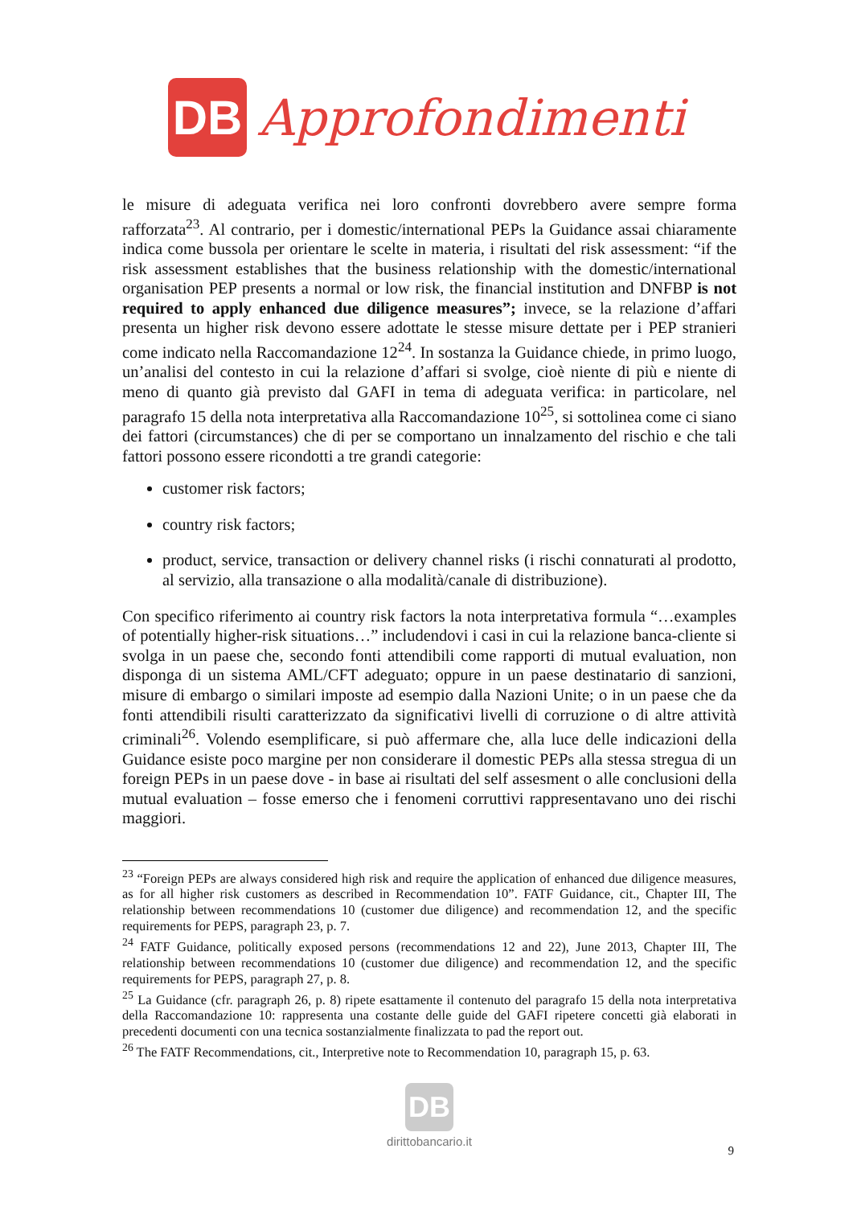DB
Approfondimenti
le misure di adeguata verifica nei loro confronti dovrebbero avere sempre forma rafforzata<sup>23</sup>. Al contrario, per i domestic/international PEPs la Guidance assai chiaramente indica come bussola per orientare le scelte in materia, i risultati del risk assessment: “if the risk assessment establishes that the business relationship with the domestic/international organisation PEP presents a normal or low risk, the financial institution and DNFBP is not required to apply enhanced due diligence measures”; invece, se la relazione d’affari presenta un higher risk devono essere adottate le stesse misure dettate per i PEP stranieri come indicato nella Raccomandazione 12<sup>24</sup>. In sostanza la Guidance chiede, in primo luogo, un’analisi del contesto in cui la relazione d’affari si svolge, cioè niente di più e niente di meno di quanto già previsto dal GAFI in tema di adeguata verifica: in particolare, nel paragrafo 15 della nota interpretativa alla Raccomandazione 10<sup>25</sup>, si sottolinea come ci siano dei fattori (circumstances) che di per se comportano un innalzamento del rischio e che tali fattori possono essere ricondotti a tre grandi categorie:
customer risk factors;
country risk factors;
product, service, transaction or delivery channel risks (i rischi connaturati al prodotto, al servizio, alla transazione o alla modalità/canale di distribuzione).
Con specifico riferimento ai country risk factors la nota interpretativa formula “…examples of potentially higher-risk situations…” includendovi i casi in cui la relazione banca-cliente si svolga in un paese che, secondo fonti attendibili come rapporti di mutual evaluation, non disponga di un sistema AML/CFT adeguato; oppure in un paese destinatario di sanzioni, misure di embargo o similari imposte ad esempio dalla Nazioni Unite; o in un paese che da fonti attendibili risulti caratterizzato da significativi livelli di corruzione o di altre attività criminali<sup>26</sup>. Volendo esemplificare, si può affermare che, alla luce delle indicazioni della Guidance esiste poco margine per non considerare il domestic PEPs alla stessa stregua di un foreign PEPs in un paese dove - in base ai risultati del self assesment o alle conclusioni della mutual evaluation – fosse emerso che i fenomeni corruttivi rappresentavano uno dei rischi maggiori.
<sup>23</sup> “Foreign PEPs are always considered high risk and require the application of enhanced due diligence measures, as for all higher risk customers as described in Recommendation 10”. FATF Guidance, cit., Chapter III, The relationship between recommendations 10 (customer due diligence) and recommendation 12, and the specific requirements for PEPS, paragraph 23, p. 7.
<sup>24</sup> FATF Guidance, politically exposed persons (recommendations 12 and 22), June 2013, Chapter III, The relationship between recommendations 10 (customer due diligence) and recommendation 12, and the specific requirements for PEPS, paragraph 27, p. 8.
<sup>25</sup> La Guidance (cfr. paragraph 26, p. 8) ripete esattamente il contenuto del paragrafo 15 della nota interpretativa della Raccomandazione 10: rappresenta una costante delle guide del GAFI ripetere concetti già elaborati in precedenti documenti con una tecnica sostanzialmente finalizzata to pad the report out.
<sup>26</sup> The FATF Recommendations, cit., Interpretive note to Recommendation 10, paragraph 15, p. 63.
DB
dirittobancario.it
9